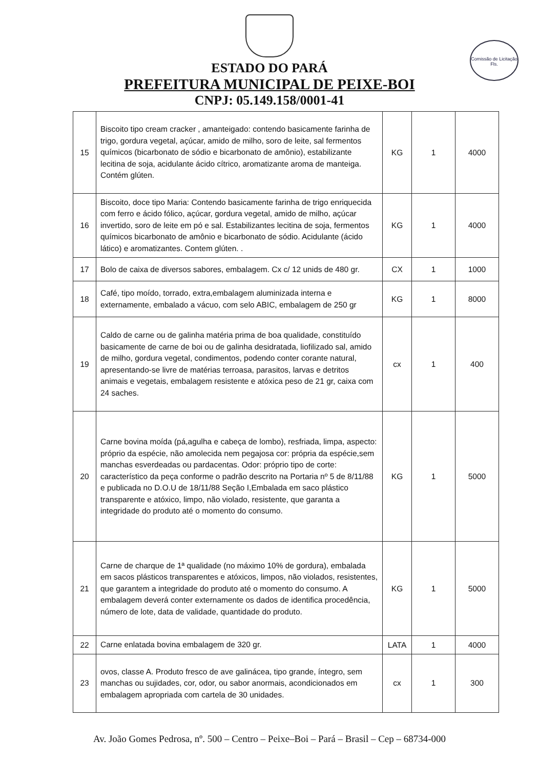Comissão de Licitação
Fls.
ESTADO DO PARÁ
PREFEITURA MUNICIPAL DE PEIXE-BOI
CNPJ: 05.149.158/0001-41
| 15 | Biscoito tipo cream cracker , amanteigado: contendo basicamente farinha de trigo, gordura vegetal, açúcar, amido de milho, soro de leite, sal fermentos químicos (bicarbonato de sódio e bicarbonato de amônio), estabilizante lecitina de soja, acidulante ácido cítrico, aromatizante aroma de manteiga. Contém glúten. | KG | 1 | 4000 |
| 16 | Biscoito, doce tipo Maria: Contendo basicamente farinha de trigo enriquecida com ferro e ácido fólico, açúcar, gordura vegetal, amido de milho, açúcar invertido, soro de leite em pó e sal. Estabilizantes lecitina de soja, fermentos químicos bicarbonato de amônio e bicarbonato de sódio. Acidulante (ácido lático) e aromatizantes. Contem glúten. . | KG | 1 | 4000 |
| 17 | Bolo de caixa de diversos sabores, embalagem. Cx c/ 12 unids de 480 gr. | CX | 1 | 1000 |
| 18 | Café, tipo moído, torrado, extra,embalagem aluminizada interna e externamente, embalado a vácuo, com selo ABIC, embalagem de 250 gr | KG | 1 | 8000 |
| 19 | Caldo de carne ou de galinha matéria prima de boa qualidade, constituído basicamente de carne de boi ou de galinha desidratada, liofilizado sal, amido de milho, gordura vegetal, condimentos, podendo conter corante natural, apresentando-se livre de matérias terroasa, parasitos, larvas e detritos animais e vegetais, embalagem resistente e atóxica peso de 21 gr, caixa com 24 saches. | cx | 1 | 400 |
| 20 | Carne bovina moída (pá,agulha e cabeça de lombo), resfriada, limpa, aspecto: próprio da espécie, não amolecida nem pegajosa cor: própria da espécie,sem manchas esverdeadas ou pardacentas. Odor: próprio tipo de corte: característico da peça conforme o padrão descrito na Portaria nº 5 de 8/11/88 e publicada no D.O.U de 18/11/88 Seção I,Embalada em saco plástico transparente e atóxico, limpo, não violado, resistente, que garanta a integridade do produto até o momento do consumo. | KG | 1 | 5000 |
| 21 | Carne de charque de 1ª qualidade (no máximo 10% de gordura), embalada em sacos plásticos transparentes e atóxicos, limpos, não violados, resistentes, que garantem a integridade do produto até o momento do consumo. A embalagem deverá conter externamente os dados de identifica procedência, número de lote, data de validade, quantidade do produto. | KG | 1 | 5000 |
| 22 | Carne enlatada bovina embalagem de 320 gr. | LATA | 1 | 4000 |
| 23 | ovos, classe A. Produto fresco de ave galinácea, tipo grande, íntegro, sem manchas ou sujidades, cor, odor, ou sabor anormais, acondicionados em embalagem apropriada com cartela de 30 unidades. | cx | 1 | 300 |
Av. João Gomes Pedrosa, nº. 500 – Centro – Peixe–Boi – Pará – Brasil – Cep – 68734-000